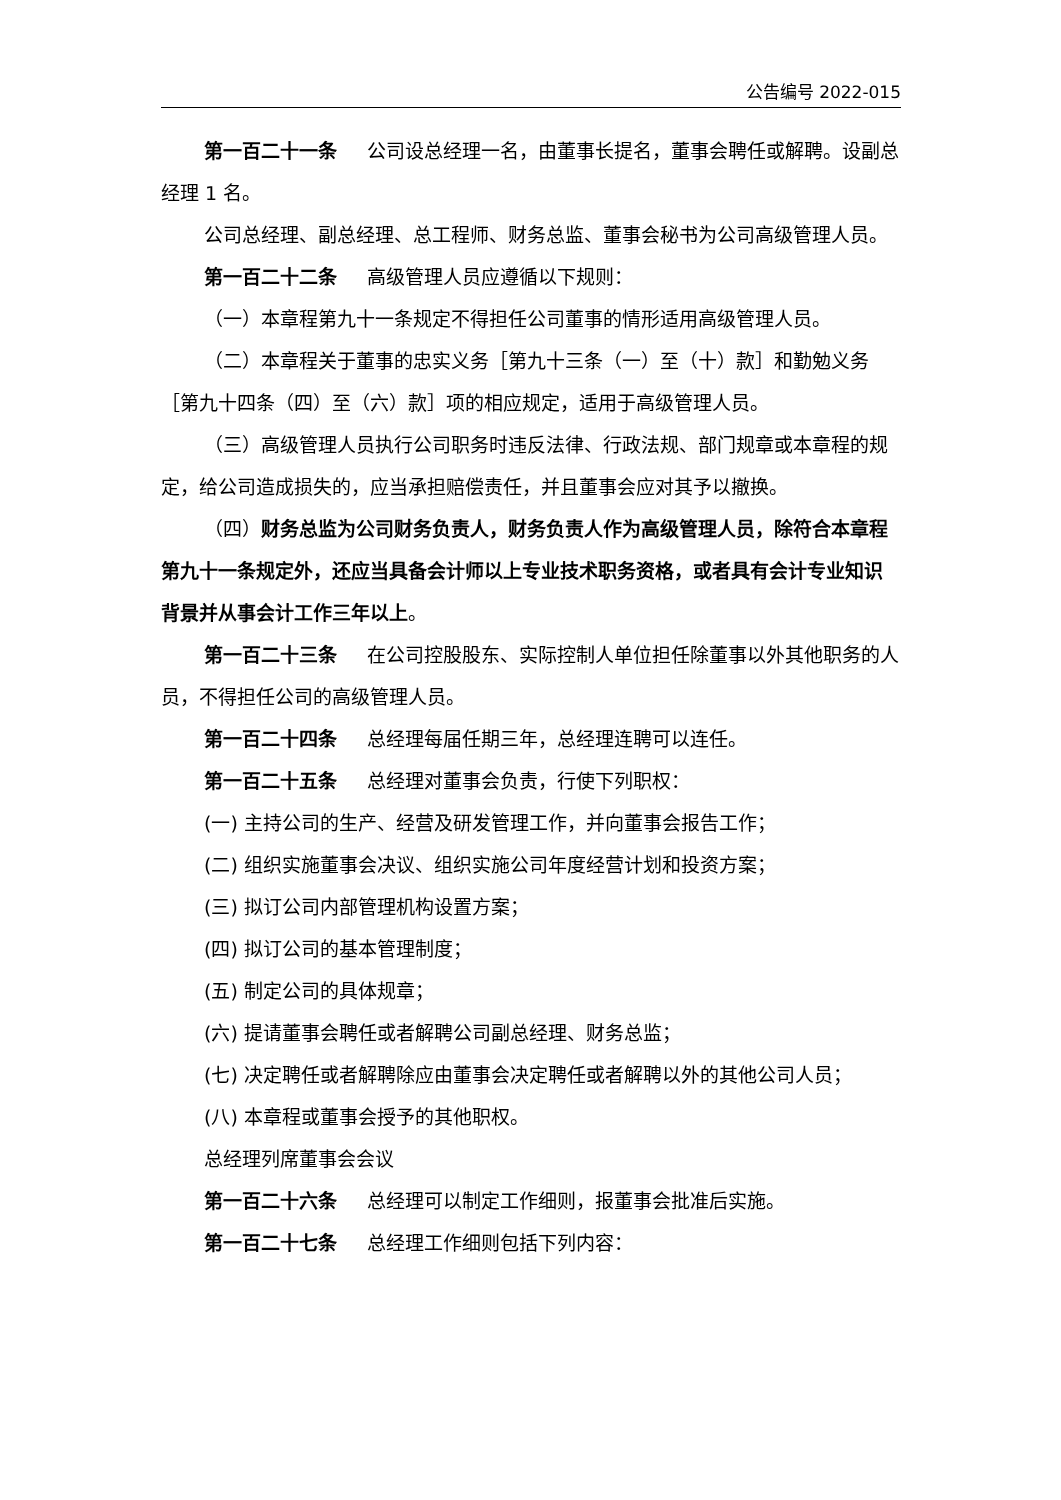公告编号 2022-015
第一百二十一条 公司设总经理一名，由董事长提名，董事会聘任或解聘。设副总经理 1 名。
公司总经理、副总经理、总工程师、财务总监、董事会秘书为公司高级管理人员。
第一百二十二条 高级管理人员应遵循以下规则：
（一）本章程第九十一条规定不得担任公司董事的情形适用高级管理人员。
（二）本章程关于董事的忠实义务［第九十三条（一）至（十）款］和勤勉义务［第九十四条（四）至（六）款］项的相应规定，适用于高级管理人员。
（三）高级管理人员执行公司职务时违反法律、行政法规、部门规章或本章程的规定，给公司造成损失的，应当承担赔偿责任，并且董事会应对其予以撤换。
（四）财务总监为公司财务负责人，财务负责人作为高级管理人员，除符合本章程第九十一条规定外，还应当具备会计师以上专业技术职务资格，或者具有会计专业知识背景并从事会计工作三年以上。
第一百二十三条 在公司控股股东、实际控制人单位担任除董事以外其他职务的人员，不得担任公司的高级管理人员。
第一百二十四条 总经理每届任期三年，总经理连聘可以连任。
第一百二十五条 总经理对董事会负责，行使下列职权：
(一) 主持公司的生产、经营及研发管理工作，并向董事会报告工作；
(二) 组织实施董事会决议、组织实施公司年度经营计划和投资方案；
(三) 拟订公司内部管理机构设置方案；
(四) 拟订公司的基本管理制度；
(五) 制定公司的具体规章；
(六) 提请董事会聘任或者解聘公司副总经理、财务总监；
(七) 决定聘任或者解聘除应由董事会决定聘任或者解聘以外的其他公司人员；
(八) 本章程或董事会授予的其他职权。
总经理列席董事会会议
第一百二十六条 总经理可以制定工作细则，报董事会批准后实施。
第一百二十七条 总经理工作细则包括下列内容：